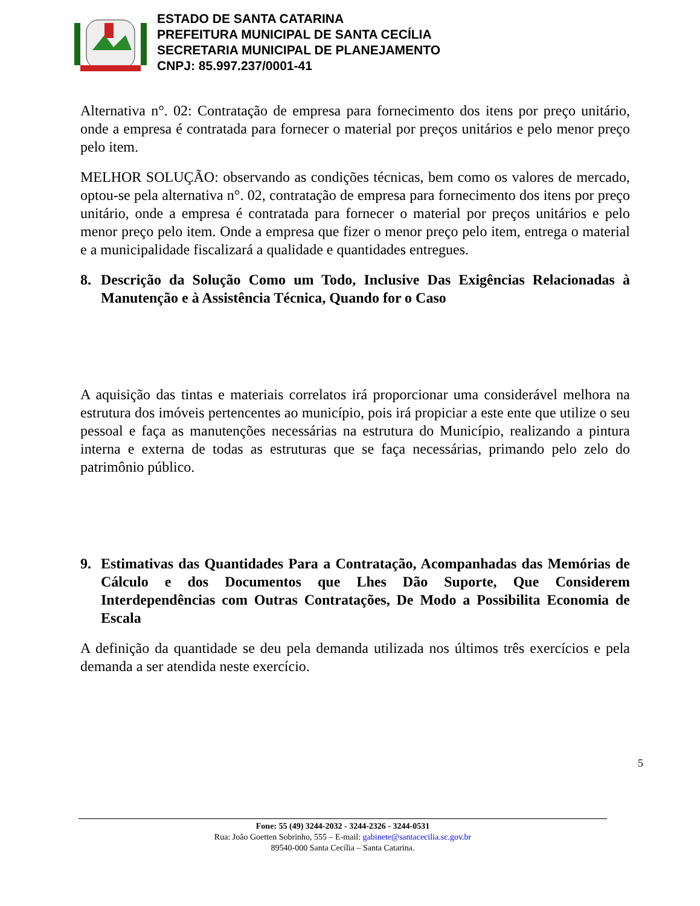ESTADO DE SANTA CATARINA
PREFEITURA MUNICIPAL DE SANTA CECÍLIA
SECRETARIA MUNICIPAL DE PLANEJAMENTO
CNPJ: 85.997.237/0001-41
Alternativa n°. 02: Contratação de empresa para fornecimento dos itens por preço unitário, onde a empresa é contratada para fornecer o material por preços unitários e pelo menor preço pelo item.
MELHOR SOLUÇÃO: observando as condições técnicas, bem como os valores de mercado, optou-se pela alternativa n°. 02, contratação de empresa para fornecimento dos itens por preço unitário, onde a empresa é contratada para fornecer o material por preços unitários e pelo menor preço pelo item. Onde a empresa que fizer o menor preço pelo item, entrega o material e a municipalidade fiscalizará a qualidade e quantidades entregues.
8. Descrição da Solução Como um Todo, Inclusive Das Exigências Relacionadas à Manutenção e à Assistência Técnica, Quando for o Caso
A aquisição das tintas e materiais correlatos irá proporcionar uma considerável melhora na estrutura dos imóveis pertencentes ao município, pois irá propiciar a este ente que utilize o seu pessoal e faça as manutenções necessárias na estrutura do Município, realizando a pintura interna e externa de todas as estruturas que se faça necessárias, primando pelo zelo do patrimônio público.
9. Estimativas das Quantidades Para a Contratação, Acompanhadas das Memórias de Cálculo e dos Documentos que Lhes Dão Suporte, Que Considerem Interdependências com Outras Contratações, De Modo a Possibilita Economia de Escala
A definição da quantidade se deu pela demanda utilizada nos últimos três exercícios e pela demanda a ser atendida neste exercício.
5
Fone: 55 (49) 3244-2032 - 3244-2326 - 3244-0531
Rua: João Goetten Sobrinho, 555 – E-mail: gabinete@santacecilia.sc.gov.br
89540-000 Santa Cecília – Santa Catarina.